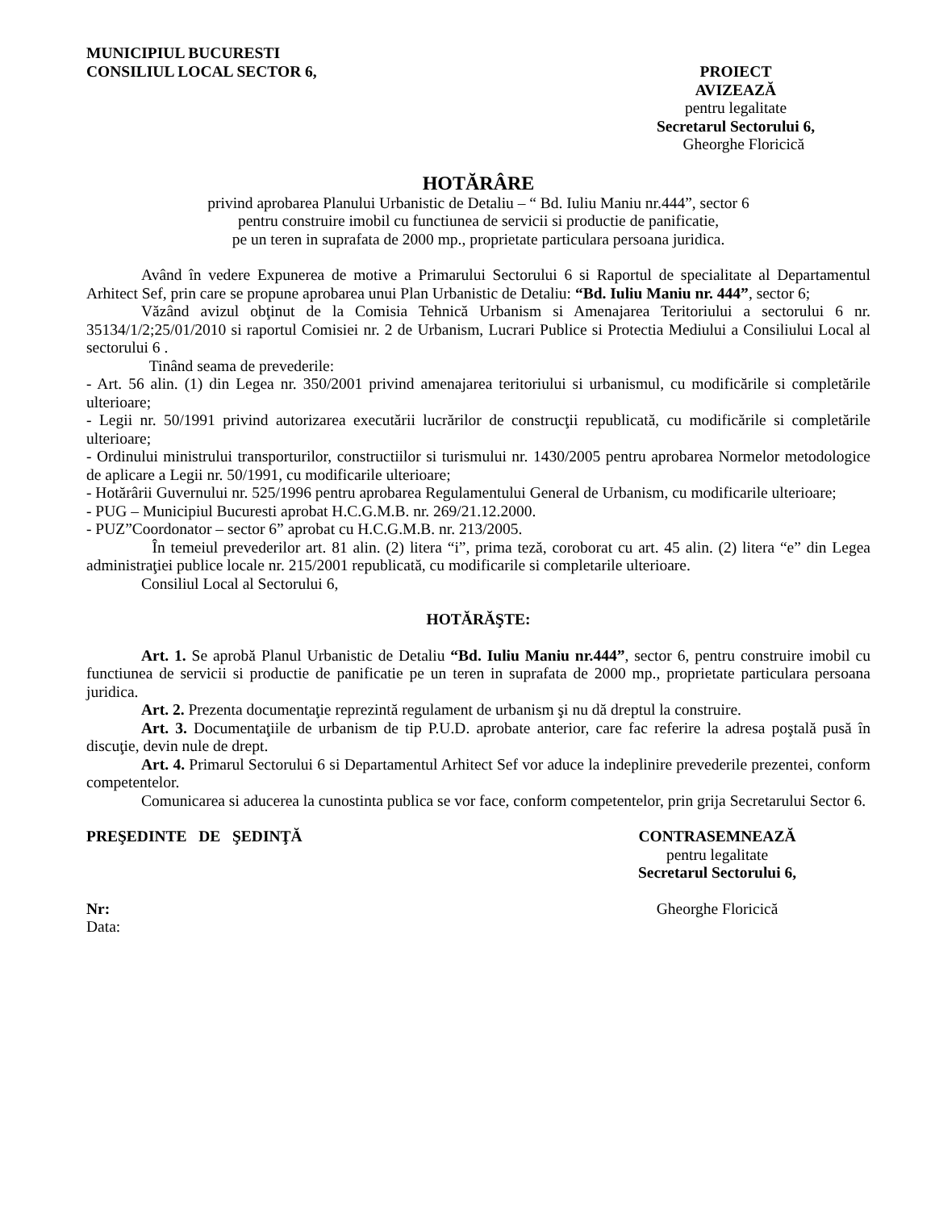MUNICIPIUL BUCURESTI
CONSILIUL LOCAL SECTOR 6,
PROIECT
AVIZEAZĂ
pentru legalitate
Secretarul Sectorului 6,
Gheorghe Floricică
HOTĂRÂRE
privind aprobarea Planului Urbanistic de Detaliu – “ Bd. Iuliu Maniu nr.444”, sector 6
pentru construire imobil cu functiunea de servicii si productie de panificatie,
pe un teren in suprafata de 2000 mp., proprietate particulara persoana juridica.
Având în vedere Expunerea de motive a Primarului Sectorului 6 si Raportul de specialitate al Departamentul Arhitect Sef, prin care se propune aprobarea unui Plan Urbanistic de Detaliu: “Bd. Iuliu Maniu nr. 444”, sector 6;
Văzând avizul obţinut de la Comisia Tehnică Urbanism si Amenajarea Teritoriului a sectorului 6 nr. 35134/1/2;25/01/2010 si raportul Comisiei nr. 2 de Urbanism, Lucrari Publice si Protectia Mediului a Consiliului Local al sectorului 6 .
Tinând seama de prevederile:
- Art. 56 alin. (1) din Legea nr. 350/2001 privind amenajarea teritoriului si urbanismul, cu modificările si completările ulterioare;
- Legii nr. 50/1991 privind autorizarea executării lucrărilor de construcţii republicată, cu modificările si completările ulterioare;
- Ordinului ministrului transporturilor, constructiilor si turismului nr. 1430/2005 pentru aprobarea Normelor metodologice de aplicare a Legii nr. 50/1991, cu modificarile ulterioare;
- Hotărârii Guvernului nr. 525/1996 pentru aprobarea Regulamentului General de Urbanism, cu modificarile ulterioare;
- PUG – Municipiul Bucuresti aprobat H.C.G.M.B. nr. 269/21.12.2000.
- PUZ”Coordonator – sector 6” aprobat cu H.C.G.M.B. nr. 213/2005.
În temeiul prevederilor art. 81 alin. (2) litera “i”, prima teză, coroborat cu art. 45 alin. (2) litera “e” din Legea administraţiei publice locale nr. 215/2001 republicată, cu modificarile si completarile ulterioare.
Consiliul Local al Sectorului 6,
HOTĂRĂŞTE:
Art. 1. Se aprobă Planul Urbanistic de Detaliu “Bd. Iuliu Maniu nr.444”, sector 6, pentru construire imobil cu functiunea de servicii si productie de panificatie pe un teren in suprafata de 2000 mp., proprietate particulara persoana juridica.
Art. 2. Prezenta documentaţie reprezintă regulament de urbanism şi nu dă dreptul la construire.
Art. 3. Documentaţiile de urbanism de tip P.U.D. aprobate anterior, care fac referire la adresa poştală pusă în discuţie, devin nule de drept.
Art. 4. Primarul Sectorului 6 si Departamentul Arhitect Sef vor aduce la indeplinire prevederile prezentei, conform competentelor.
Comunicarea si aducerea la cunostinta publica se vor face, conform competentelor, prin grija Secretarului Sector 6.
PREŞEDINTE DE ŞEDINŢĂ CONTRASEMNEAZĂ
pentru legalitate
Secretarul Sectorului 6,
Nr:
Data:
Gheorghe Floricică